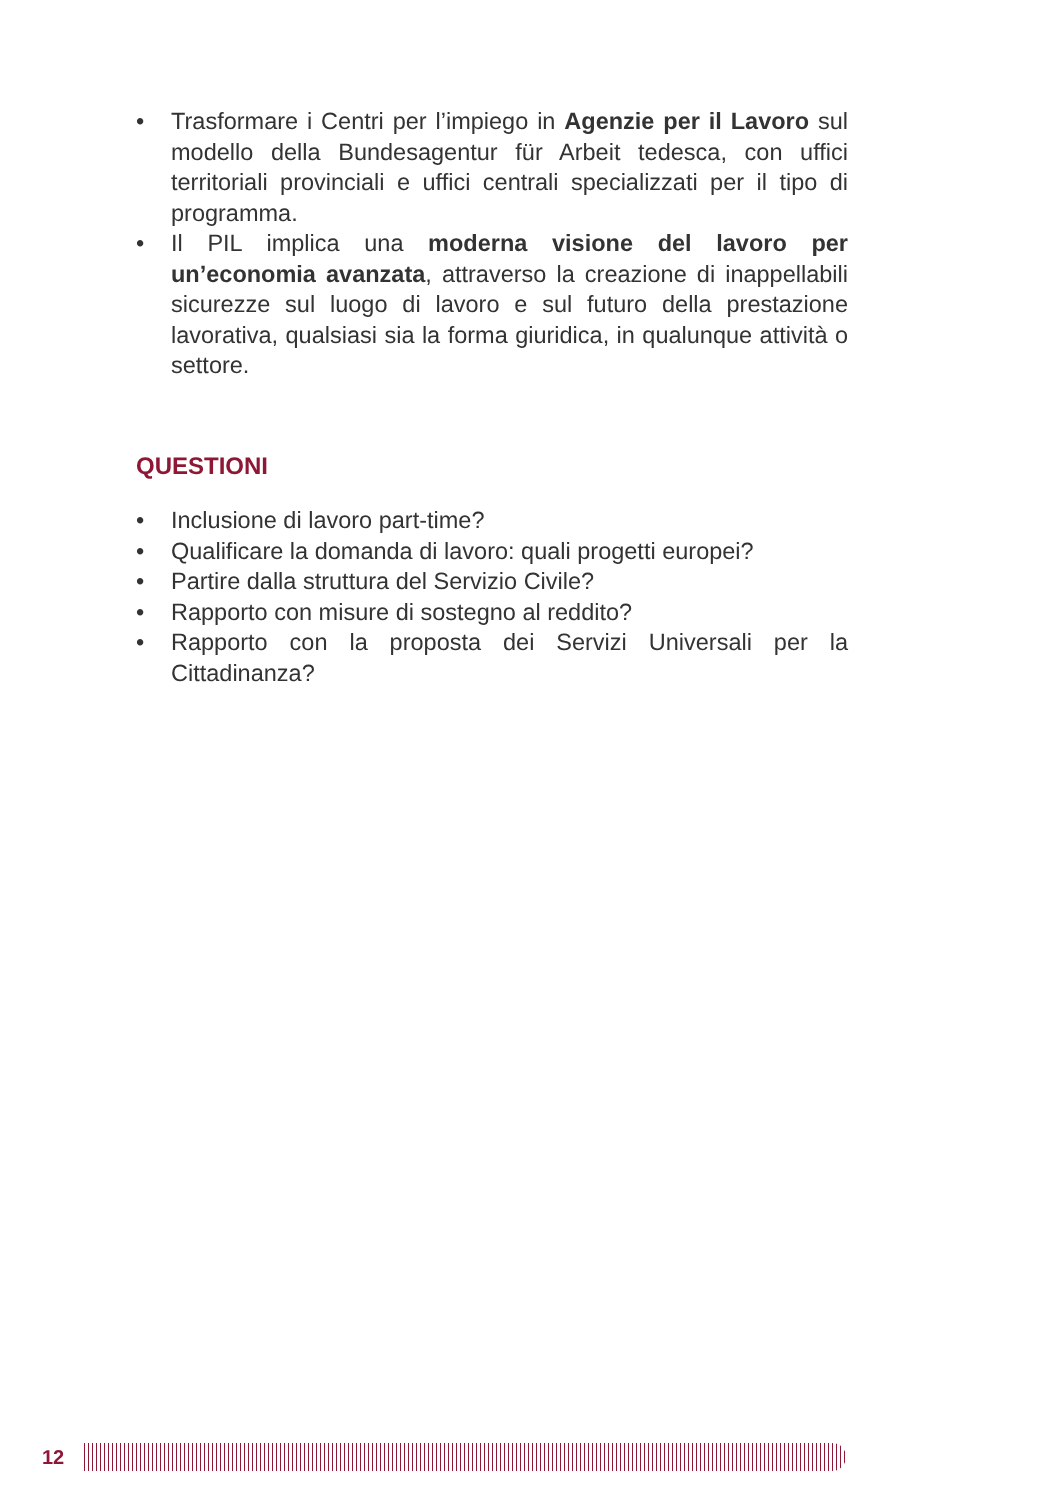• Trasformare i Centri per l’impiego in Agenzie per il Lavoro sul modello della Bundesagentur für Arbeit tedesca, con uffici territoriali provinciali e uffici centrali specializzati per il tipo di programma.
• Il PIL implica una moderna visione del lavoro per un’economia avanzata, attraverso la creazione di inappellabili sicurezze sul luogo di lavoro e sul futuro della prestazione lavorativa, qualsiasi sia la forma giuridica, in qualunque attività o settore.
QUESTIONI
• Inclusione di lavoro part-time?
• Qualificare la domanda di lavoro: quali progetti europei?
• Partire dalla struttura del Servizio Civile?
• Rapporto con misure di sostegno al reddito?
• Rapporto con la proposta dei Servizi Universali per la Cittadinanza?
12